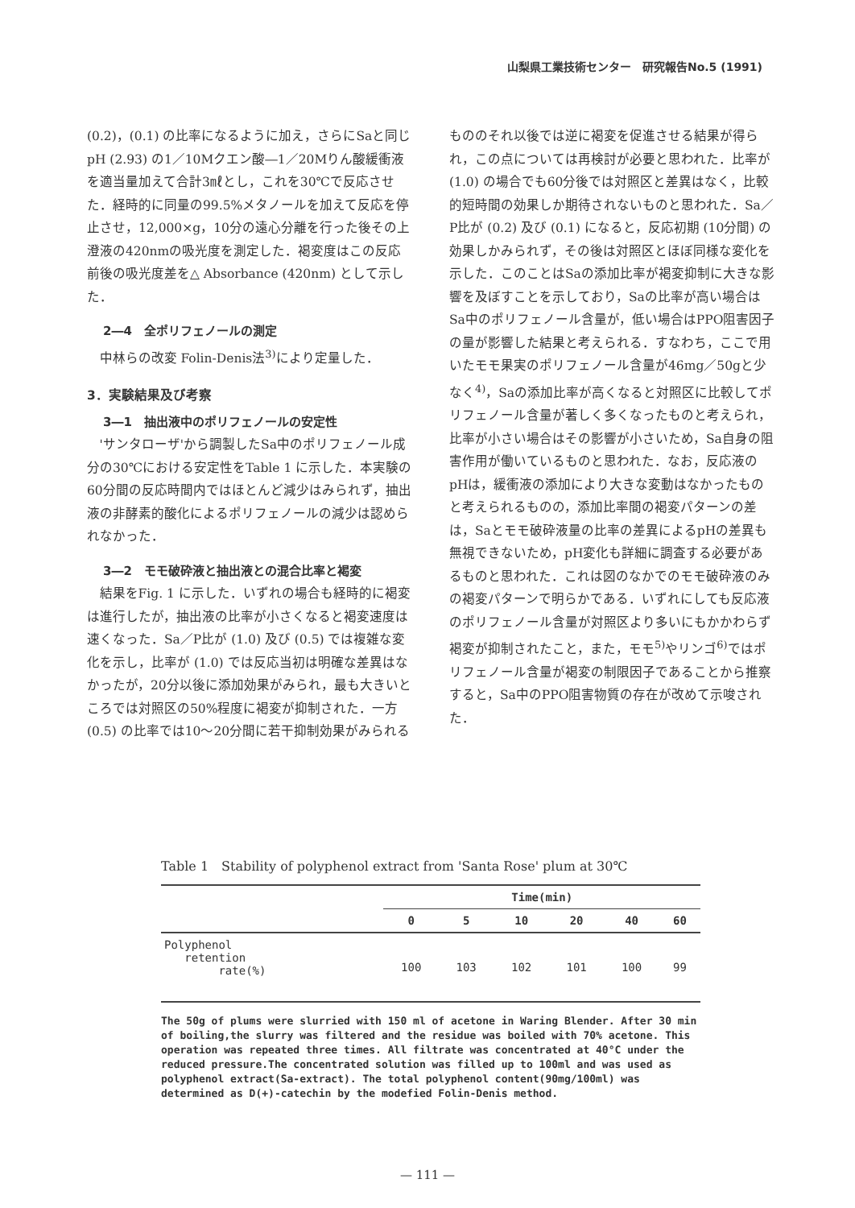山梨県工業技術センター　研究報告No.5 (1991)
(0.2)，(0.1) の比率になるように加え，さらにSaと同じpH (2.93) の1／10Mクエン酸―1／20Mりん酸緩衝液を適当量加えて合計3㎖とし，これを30℃で反応させた．経時的に同量の99.5%メタノールを加えて反応を停止させ，12,000×g，10分の遠心分離を行った後その上澄液の420nmの吸光度を測定した．褐変度はこの反応前後の吸光度差を△ Absorbance (420nm) として示した．
2―4　全ポリフェノールの測定
中林らの改変 Folin-Denis法<sup>3)</sup>により定量した．
3．実験結果及び考察
3―1　抽出液中のポリフェノールの安定性
'サンタローザ'から調製したSa中のポリフェノール成分の30℃における安定性をTable 1 に示した．本実験の60分間の反応時間内ではほとんど減少はみられず，抽出液の非酵素的酸化によるポリフェノールの減少は認められなかった．
3―2　モモ破砕液と抽出液との混合比率と褐変
結果をFig. 1 に示した．いずれの場合も経時的に褐変は進行したが，抽出液の比率が小さくなると褐変速度は速くなった．Sa／P比が (1.0) 及び (0.5) では複雑な変化を示し，比率が (1.0) では反応当初は明確な差異はなかったが，20分以後に添加効果がみられ，最も大きいところでは対照区の50%程度に褐変が抑制された．一方 (0.5) の比率では10～20分間に若干抑制効果がみられる
もののそれ以後では逆に褐変を促進させる結果が得られ，この点については再検討が必要と思われた．比率が (1.0) の場合でも60分後では対照区と差異はなく，比較的短時間の効果しか期待されないものと思われた．Sa／P比が (0.2) 及び (0.1) になると，反応初期 (10分間) の効果しかみられず，その後は対照区とほぼ同様な変化を示した．このことはSaの添加比率が褐変抑制に大きな影響を及ぼすことを示しており，Saの比率が高い場合はSa中のポリフェノール含量が，低い場合はPPO阻害因子の量が影響した結果と考えられる．すなわち，ここで用いたモモ果実のポリフェノール含量が46mg／50gと少なく<sup>4)</sup>，Saの添加比率が高くなると対照区に比較してポリフェノール含量が著しく多くなったものと考えられ，比率が小さい場合はその影響が小さいため，Sa自身の阻害作用が働いているものと思われた．なお，反応液のpHは，緩衝液の添加により大きな変動はなかったものと考えられるものの，添加比率間の褐変パターンの差は，Saとモモ破砕液量の比率の差異によるpHの差異も無視できないため，pH変化も詳細に調査する必要があるものと思われた．これは図のなかでのモモ破砕液のみの褐変パターンで明らかである．いずれにしても反応液のポリフェノール含量が対照区より多いにもかかわらず褐変が抑制されたこと，また，モモ<sup>5)</sup>やリンゴ<sup>6)</sup>ではポリフェノール含量が褐変の制限因子であることから推察すると，Sa中のPPO阻害物質の存在が改めて示唆された．
Table 1　Stability of polyphenol extract from 'Santa Rose' plum at 30℃
| | Time(min) | | | | | |
| --- | --- | --- | --- | --- | --- | --- |
| | 0 | 5 | 10 | 20 | 40 | 60 |
| Polyphenol retention rate(%) | 100 | 103 | 102 | 101 | 100 | 99 |
The 50g of plums were slurried with 150 ml of acetone in Waring Blender. After 30 min of boiling,the slurry was filtered and the residue was boiled with 70% acetone. This operation was repeated three times. All filtrate was concentrated at 40°C under the reduced pressure.The concentrated solution was filled up to 100ml and was used as polyphenol extract(Sa-extract). The total polyphenol content(90mg/100ml) was determined as D(+)-catechin by the modefied Folin-Denis method.
— 111 —